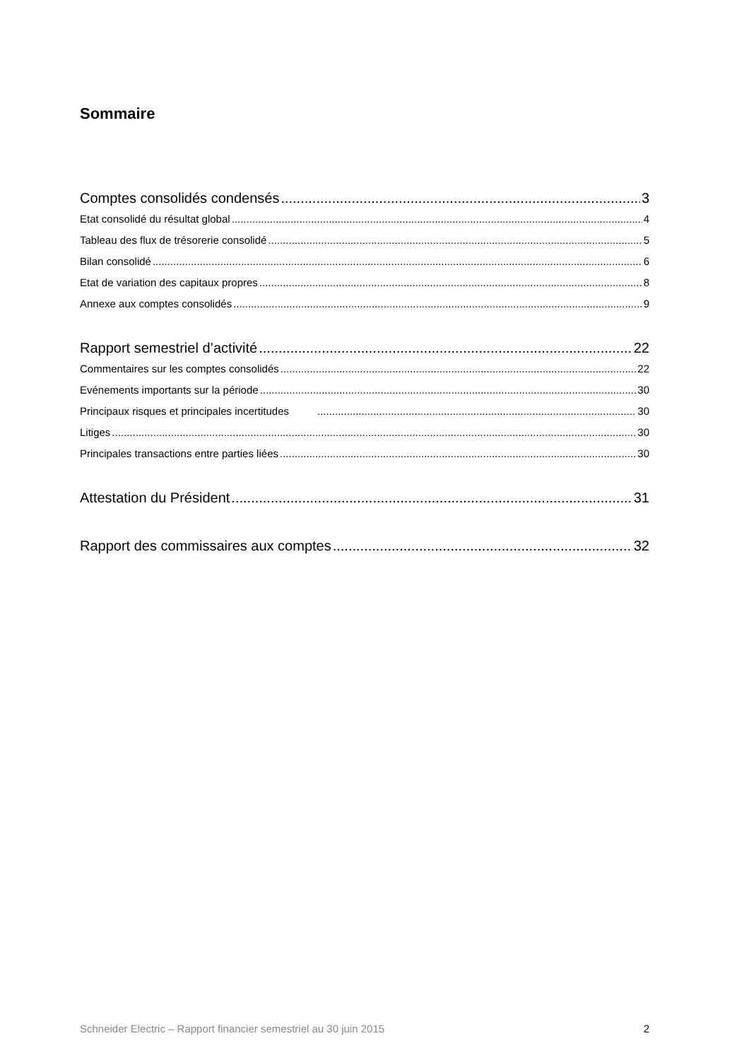Sommaire
Comptes consolidés condensés 3
Etat consolidé du résultat global 4
Tableau des flux de trésorerie consolidé 5
Bilan consolidé 6
Etat de variation des capitaux propres 8
Annexe aux comptes consolidés 9
Rapport semestriel d’activité 22
Commentaires sur les comptes consolidés 22
Evénements importants sur la période 30
Principaux risques et principales incertitudes 30
Litiges 30
Principales transactions entre parties liées 30
Attestation du Président 31
Rapport des commissaires aux comptes 32
Schneider Electric – Rapport financier semestriel au 30 juin 2015 2